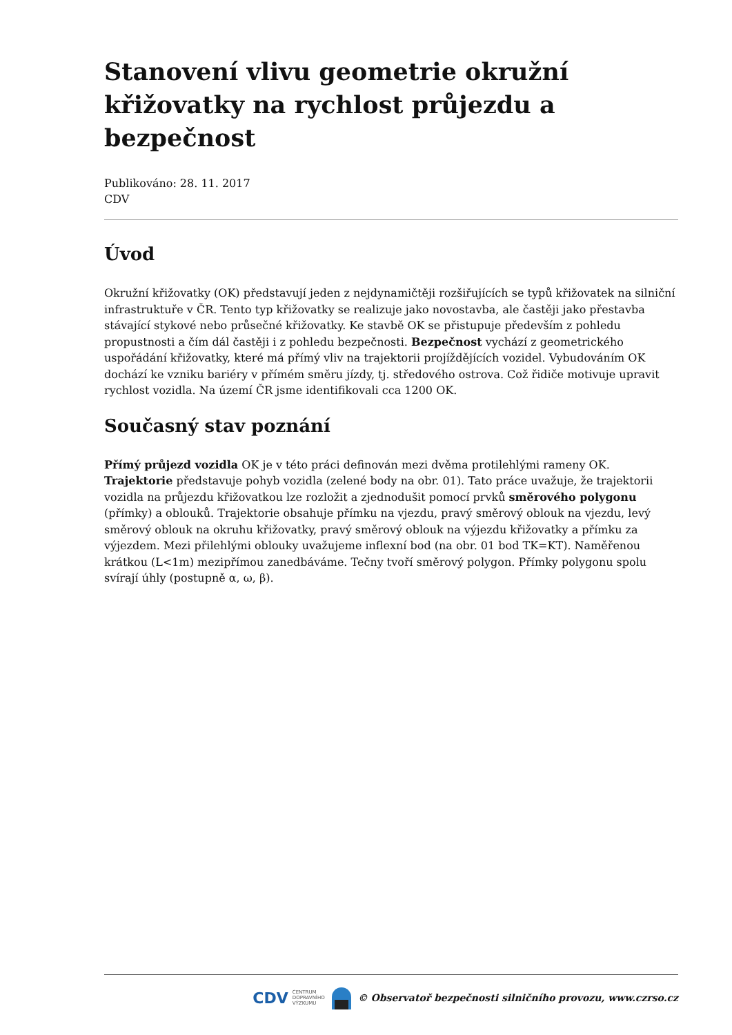Stanovení vlivu geometrie okružní křižovatky na rychlost průjezdu a bezpečnost
Publikováno: 28. 11. 2017
CDV
Úvod
Okružní křižovatky (OK) představují jeden z nejdynamičtěji rozšiřujících se typů křižovatek na silniční infrastruktuře v ČR. Tento typ křižovatky se realizuje jako novostavba, ale častěji jako přestavba stávající stykové nebo průsečné křižovatky. Ke stavbě OK se přistupuje především z pohledu propustnosti a čím dál častěji i z pohledu bezpečnosti. Bezpečnost vychází z geometrického uspořádání křižovatky, které má přímý vliv na trajektorii projíždějících vozidel. Vybudováním OK dochází ke vzniku bariéry v přímém směru jízdy, tj. středového ostrova. Což řidiče motivuje upravit rychlost vozidla. Na území ČR jsme identifikovali cca 1200 OK.
Současný stav poznání
Přímý průjezd vozidla OK je v této práci definován mezi dvěma protilehlými rameny OK. Trajektorie představuje pohyb vozidla (zelené body na obr. 01). Tato práce uvažuje, že trajektorii vozidla na průjezdu křižovatkou lze rozložit a zjednodušit pomocí prvků směrového polygonu (přímky) a oblouků. Trajektorie obsahuje přímku na vjezdu, pravý směrový oblouk na vjezdu, levý směrový oblouk na okruhu křižovatky, pravý směrový oblouk na výjezdu křižovatky a přímku za výjezdem. Mezi přilehlými oblouky uvažujeme inflexní bod (na obr. 01 bod TK=KT). Naměřenou krátkou (L<1m) mezipřímou zanedbáváme. Tečny tvoří směrový polygon. Přímky polygonu spolu svírají úhly (postupně α, ω, β).
CDV CENTRUM
DOPRAVNÍHO
VÝZKUMU © Observatoř bezpečnosti silničního provozu, www.czrso.cz